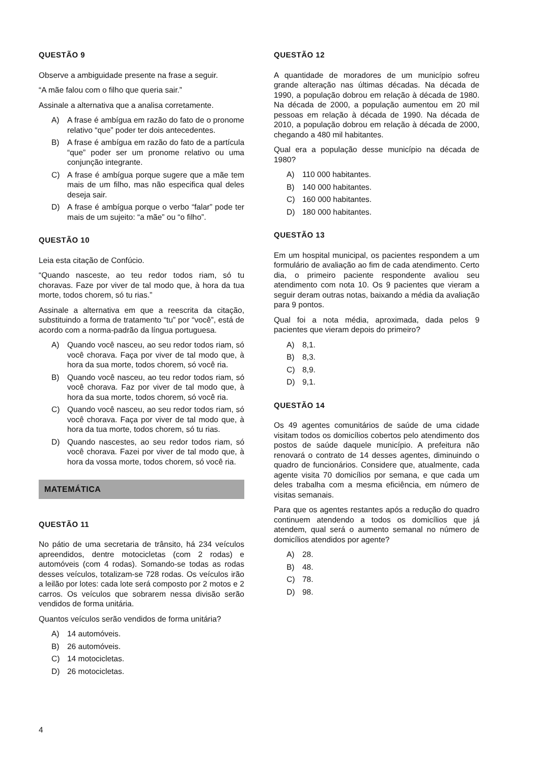QUESTÃO 9
Observe a ambiguidade presente na frase a seguir.
“A mãe falou com o filho que queria sair.”
Assinale a alternativa que a analisa corretamente.
A) A frase é ambígua em razão do fato de o pronome relativo “que” poder ter dois antecedentes.
B) A frase é ambígua em razão do fato de a partícula “que” poder ser um pronome relativo ou uma conjunção integrante.
C) A frase é ambígua porque sugere que a mãe tem mais de um filho, mas não especifica qual deles deseja sair.
D) A frase é ambígua porque o verbo “falar” pode ter mais de um sujeito: “a mãe” ou “o filho”.
QUESTÃO 10
Leia esta citação de Confúcio.
“Quando nasceste, ao teu redor todos riam, só tu choravas. Faze por viver de tal modo que, à hora da tua morte, todos chorem, só tu rias.”
Assinale a alternativa em que a reescrita da citação, substituindo a forma de tratamento “tu” por “você”, está de acordo com a norma-padrão da língua portuguesa.
A) Quando você nasceu, ao seu redor todos riam, só você chorava. Faça por viver de tal modo que, à hora da sua morte, todos chorem, só você ria.
B) Quando você nasceu, ao teu redor todos riam, só você chorava. Faz por viver de tal modo que, à hora da sua morte, todos chorem, só você ria.
C) Quando você nasceu, ao seu redor todos riam, só você chorava. Faça por viver de tal modo que, à hora da tua morte, todos chorem, só tu rias.
D) Quando nascestes, ao seu redor todos riam, só você chorava. Fazei por viver de tal modo que, à hora da vossa morte, todos chorem, só você ria.
MATEMÁTICA
QUESTÃO 11
No pátio de uma secretaria de trânsito, há 234 veículos apreendidos, dentre motocicletas (com 2 rodas) e automóveis (com 4 rodas). Somando-se todas as rodas desses veículos, totalizam-se 728 rodas. Os veículos irão a leilão por lotes: cada lote será composto por 2 motos e 2 carros. Os veículos que sobrarem nessa divisão serão vendidos de forma unitária.
Quantos veículos serão vendidos de forma unitária?
A) 14 automóveis.
B) 26 automóveis.
C) 14 motocicletas.
D) 26 motocicletas.
QUESTÃO 12
A quantidade de moradores de um município sofreu grande alteração nas últimas décadas. Na década de 1990, a população dobrou em relação à década de 1980. Na década de 2000, a população aumentou em 20 mil pessoas em relação à década de 1990. Na década de 2010, a população dobrou em relação à década de 2000, chegando a 480 mil habitantes.
Qual era a população desse município na década de 1980?
A) 110 000 habitantes.
B) 140 000 habitantes.
C) 160 000 habitantes.
D) 180 000 habitantes.
QUESTÃO 13
Em um hospital municipal, os pacientes respondem a um formulário de avaliação ao fim de cada atendimento. Certo dia, o primeiro paciente respondente avaliou seu atendimento com nota 10. Os 9 pacientes que vieram a seguir deram outras notas, baixando a média da avaliação para 9 pontos.
Qual foi a nota média, aproximada, dada pelos 9 pacientes que vieram depois do primeiro?
A) 8,1.
B) 8,3.
C) 8,9.
D) 9,1.
QUESTÃO 14
Os 49 agentes comunitários de saúde de uma cidade visitam todos os domicílios cobertos pelo atendimento dos postos de saúde daquele município. A prefeitura não renovará o contrato de 14 desses agentes, diminuindo o quadro de funcionários. Considere que, atualmente, cada agente visita 70 domicílios por semana, e que cada um deles trabalha com a mesma eficiência, em número de visitas semanais.
Para que os agentes restantes após a redução do quadro continuem atendendo a todos os domicílios que já atendem, qual será o aumento semanal no número de domicílios atendidos por agente?
A) 28.
B) 48.
C) 78.
D) 98.
4